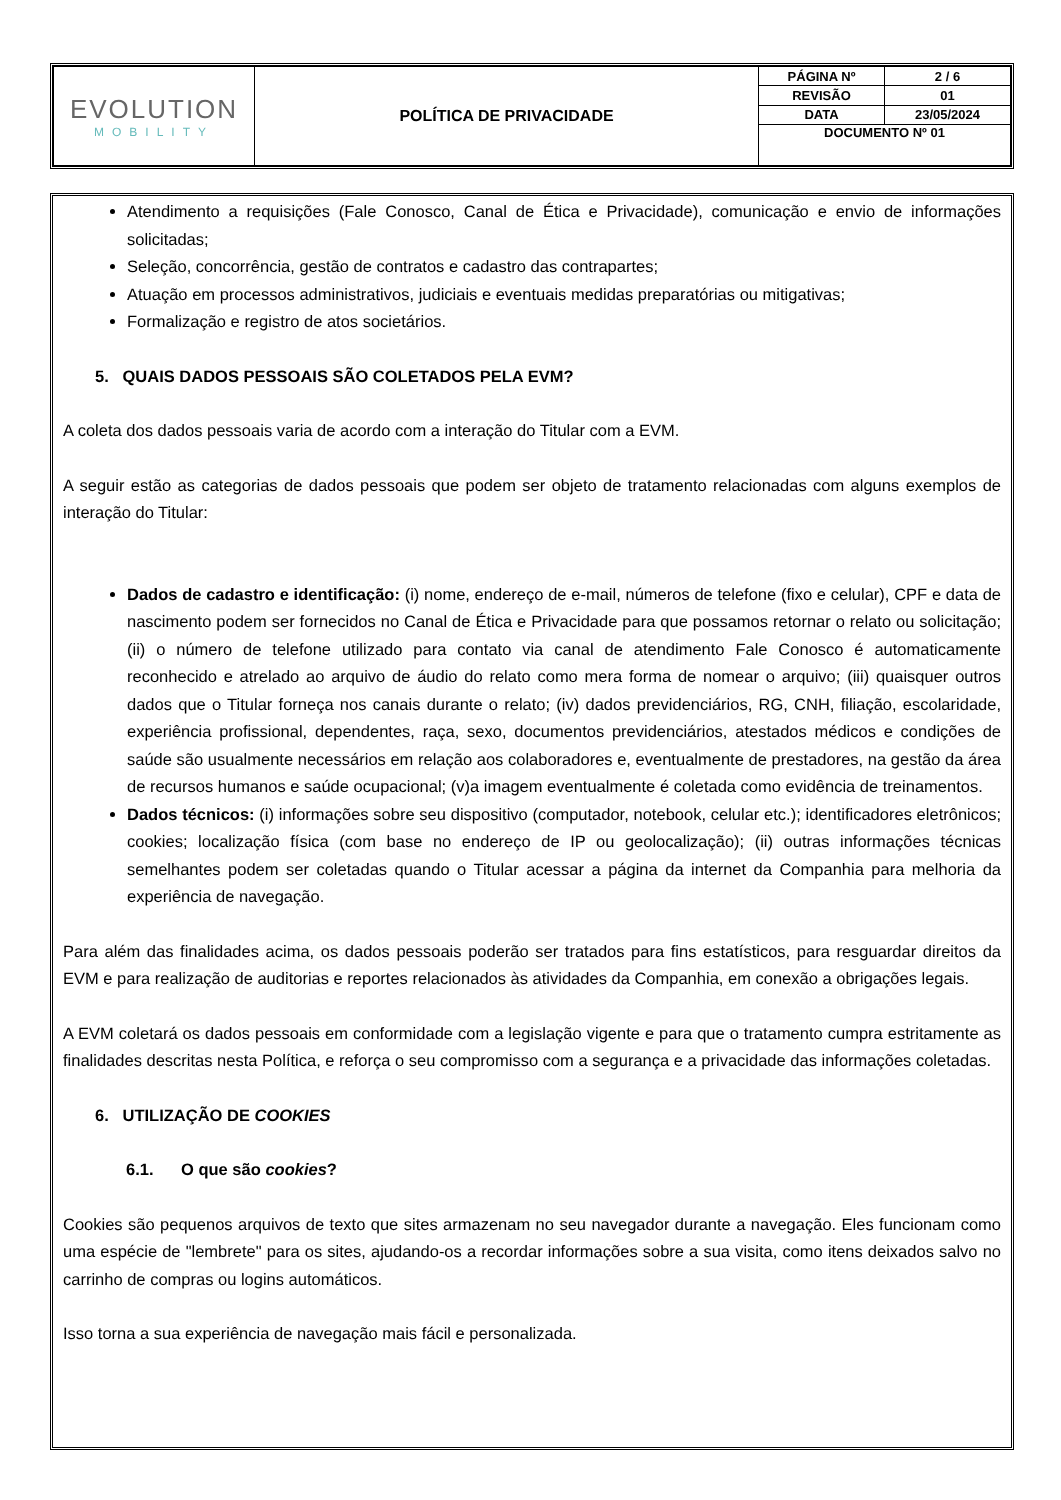| EVOLUTION MOBILITY | POLÍTICA DE PRIVACIDADE | PÁGINA Nº | 2 / 6 |
| | | REVISÃO | 01 |
| | | DATA | 23/05/2024 |
| | | DOCUMENTO Nº 01 | |
Atendimento a requisições (Fale Conosco, Canal de Ética e Privacidade), comunicação e envio de informações solicitadas;
Seleção, concorrência, gestão de contratos e cadastro das contrapartes;
Atuação em processos administrativos, judiciais e eventuais medidas preparatórias ou mitigativas;
Formalização e registro de atos societários.
5. QUAIS DADOS PESSOAIS SÃO COLETADOS PELA EVM?
A coleta dos dados pessoais varia de acordo com a interação do Titular com a EVM.
A seguir estão as categorias de dados pessoais que podem ser objeto de tratamento relacionadas com alguns exemplos de interação do Titular:
Dados de cadastro e identificação: (i) nome, endereço de e-mail, números de telefone (fixo e celular), CPF e data de nascimento podem ser fornecidos no Canal de Ética e Privacidade para que possamos retornar o relato ou solicitação; (ii) o número de telefone utilizado para contato via canal de atendimento Fale Conosco é automaticamente reconhecido e atrelado ao arquivo de áudio do relato como mera forma de nomear o arquivo; (iii) quaisquer outros dados que o Titular forneça nos canais durante o relato; (iv) dados previdenciários, RG, CNH, filiação, escolaridade, experiência profissional, dependentes, raça, sexo, documentos previdenciários, atestados médicos e condições de saúde são usualmente necessários em relação aos colaboradores e, eventualmente de prestadores, na gestão da área de recursos humanos e saúde ocupacional; (v)a imagem eventualmente é coletada como evidência de treinamentos.
Dados técnicos: (i) informações sobre seu dispositivo (computador, notebook, celular etc.); identificadores eletrônicos; cookies; localização física (com base no endereço de IP ou geolocalização); (ii) outras informações técnicas semelhantes podem ser coletadas quando o Titular acessar a página da internet da Companhia para melhoria da experiência de navegação.
Para além das finalidades acima, os dados pessoais poderão ser tratados para fins estatísticos, para resguardar direitos da EVM e para realização de auditorias e reportes relacionados às atividades da Companhia, em conexão a obrigações legais.
A EVM coletará os dados pessoais em conformidade com a legislação vigente e para que o tratamento cumpra estritamente as finalidades descritas nesta Política, e reforça o seu compromisso com a segurança e a privacidade das informações coletadas.
6. UTILIZAÇÃO DE COOKIES
6.1. O que são cookies?
Cookies são pequenos arquivos de texto que sites armazenam no seu navegador durante a navegação. Eles funcionam como uma espécie de "lembrete" para os sites, ajudando-os a recordar informações sobre a sua visita, como itens deixados salvo no carrinho de compras ou logins automáticos.
Isso torna a sua experiência de navegação mais fácil e personalizada.